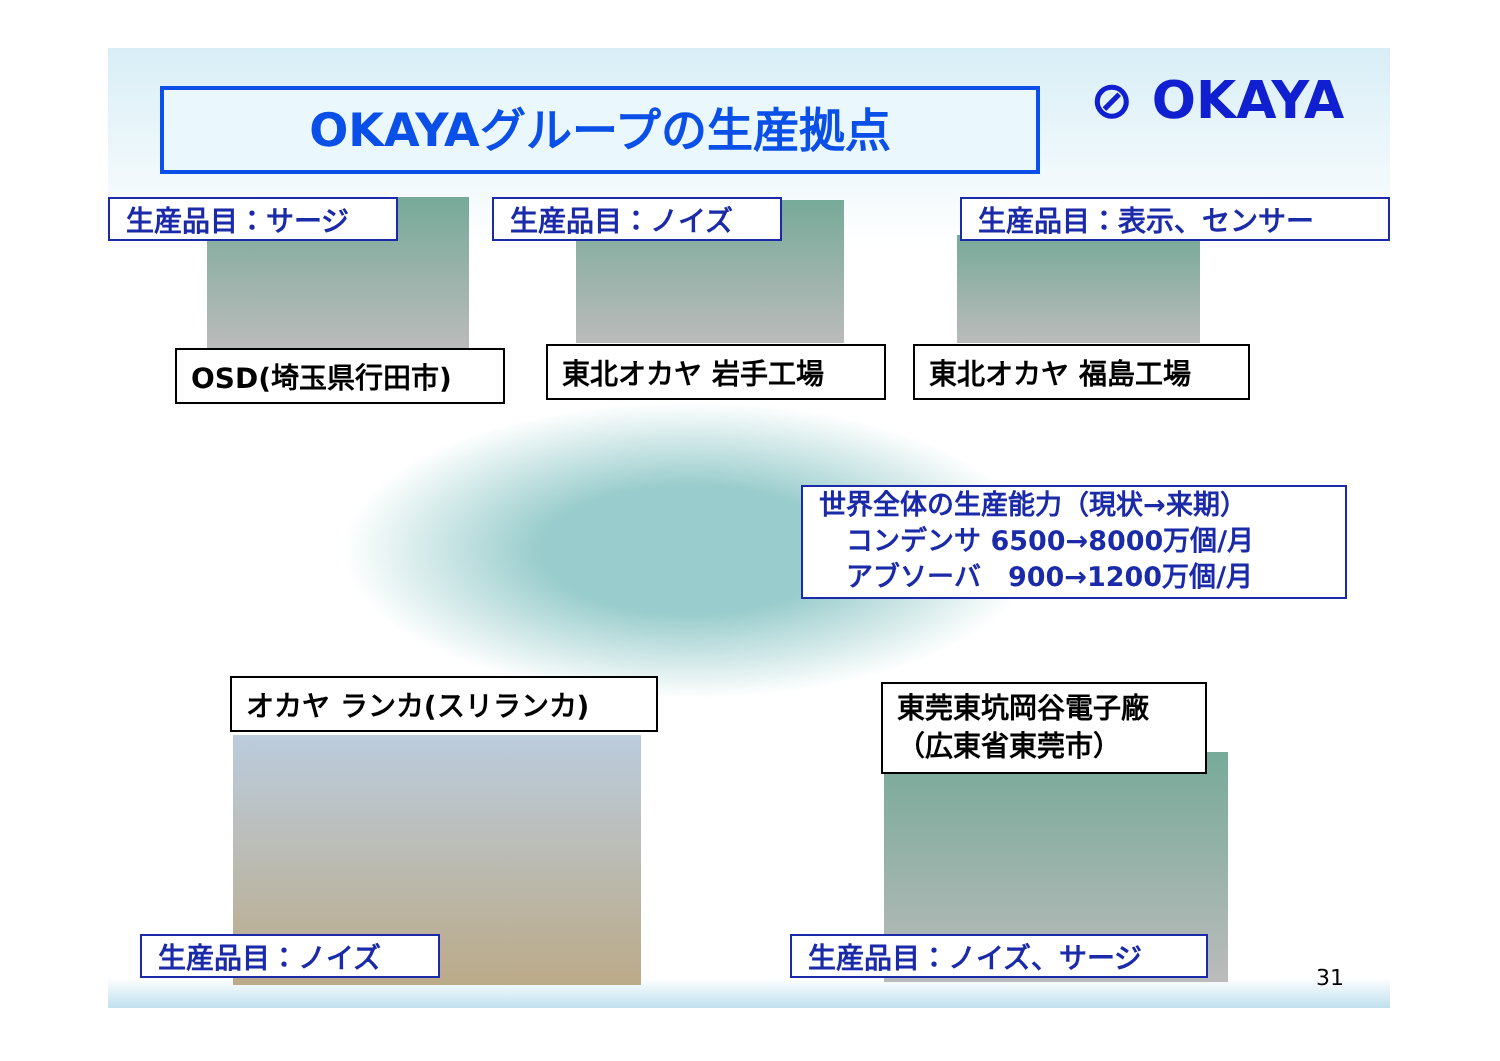OKAYAグループの生産拠点 ⊘ OKAYA
生産品目：サージ 生産品目：ノイズ 生産品目：表示、センサー
OSD(埼玉県行田市) 東北オカヤ 岩手工場 東北オカヤ 福島工場
世界全体の生産能力（現状→来期）
　コンデンサ 6500→8000万個/月
　アブソーバ　900→1200万個/月
オカヤ ランカ(スリランカ)
東莞東坑岡谷電子廠
（広東省東莞市）
生産品目：ノイズ 生産品目：ノイズ、サージ
31